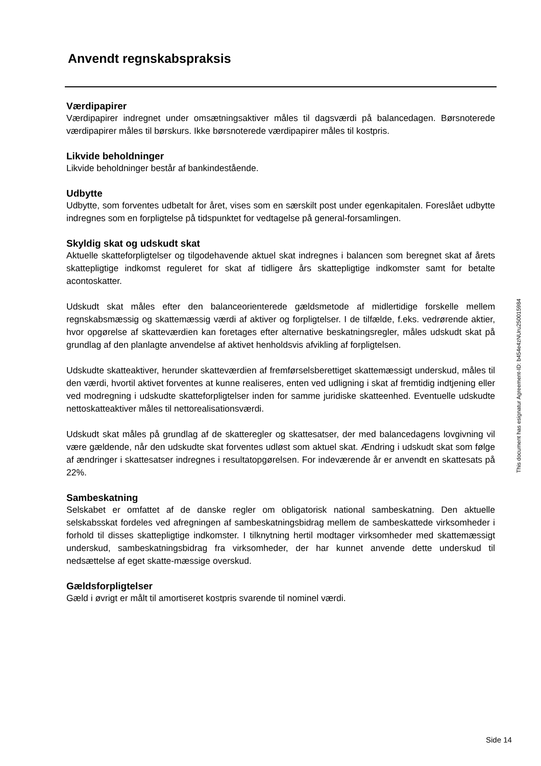Anvendt regnskabspraksis
Værdipapirer
Værdipapirer indregnet under omsætningsaktiver måles til dagsværdi på balancedagen. Børsnoterede værdipapirer måles til børskurs. Ikke børsnoterede værdipapirer måles til kostpris.
Likvide beholdninger
Likvide beholdninger består af bankindestående.
Udbytte
Udbytte, som forventes udbetalt for året, vises som en særskilt post under egenkapitalen. Foreslået udbytte indregnes som en forpligtelse på tidspunktet for vedtagelse på general-forsamlingen.
Skyldig skat og udskudt skat
Aktuelle skatteforpligtelser og tilgodehavende aktuel skat indregnes i balancen som beregnet skat af årets skattepligtige indkomst reguleret for skat af tidligere års skattepligtige indkomster samt for betalte acontoskatter.
Udskudt skat måles efter den balanceorienterede gældsmetode af midlertidige forskelle mellem regnskabsmæssig og skattemæssig værdi af aktiver og forpligtelser. I de tilfælde, f.eks. vedrørende aktier, hvor opgørelse af skatteværdien kan foretages efter alternative beskatningsregler, måles udskudt skat på grundlag af den planlagte anvendelse af aktivet henholdsvis afvikling af forpligtelsen.
Udskudte skatteaktiver, herunder skatteværdien af fremførselsberettiget skattemæssigt underskud, måles til den værdi, hvortil aktivet forventes at kunne realiseres, enten ved udligning i skat af fremtidig indtjening eller ved modregning i udskudte skatteforpligtelser inden for samme juridiske skatteenhed. Eventuelle udskudte nettoskatteaktiver måles til nettorealisationsværdi.
Udskudt skat måles på grundlag af de skatteregler og skattesatser, der med balancedagens lovgivning vil være gældende, når den udskudte skat forventes udløst som aktuel skat. Ændring i udskudt skat som følge af ændringer i skattesatser indregnes i resultatopgørelsen. For indeværende år er anvendt en skattesats på 22%.
Sambeskatning
Selskabet er omfattet af de danske regler om obligatorisk national sambeskatning. Den aktuelle selskabsskat fordeles ved afregningen af sambeskatningsbidrag mellem de sambeskattede virksomheder i forhold til disses skattepligtige indkomster. I tilknytning hertil modtager virksomheder med skattemæssigt underskud, sambeskatningsbidrag fra virksomheder, der har kunnet anvende dette underskud til nedsættelse af eget skatte-mæssige overskud.
Gældsforpligtelser
Gæld i øvrigt er målt til amortiseret kostpris svarende til nominel værdi.
This document has esignatur Agreement-ID: b454e4zNUru250015984
Side 14